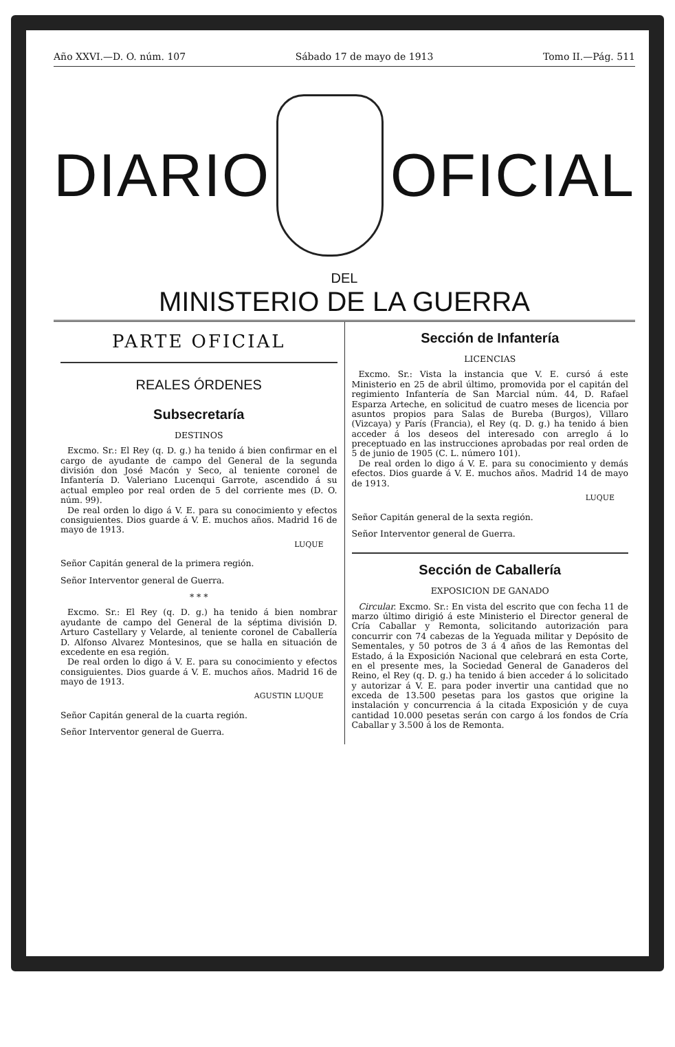Año XXVI.—D. O. núm. 107 Sábado 17 de mayo de 1913 Tomo II.—Pág. 511
DIARIO OFICIAL
DEL
MINISTERIO DE LA GUERRA
PARTE OFICIAL
REALES ÓRDENES
Subsecretaría
DESTINOS
Excmo. Sr.: El Rey (q. D. g.) ha tenido á bien confirmar en el cargo de ayudante de campo del General de la segunda división don José Macón y Seco, al teniente coronel de Infantería D. Valeriano Lucenqui Garrote, ascendido á su actual empleo por real orden de 5 del corriente mes (D. O. núm. 99).
De real orden lo digo á V. E. para su conocimiento y efectos consiguientes. Dios guarde á V. E. muchos años. Madrid 16 de mayo de 1913.
LUQUE
Señor Capitán general de la primera región.
Señor Interventor general de Guerra.
* * *
Excmo. Sr.: El Rey (q. D. g.) ha tenido á bien nombrar ayudante de campo del General de la séptima división D. Arturo Castellary y Velarde, al teniente coronel de Caballería D. Alfonso Alvarez Montesinos, que se halla en situación de excedente en esa región.
De real orden lo digo á V. E. para su conocimiento y efectos consiguientes. Dios guarde á V. E. muchos años. Madrid 16 de mayo de 1913.
AGUSTIN LUQUE
Señor Capitán general de la cuarta región.
Señor Interventor general de Guerra.
Sección de Infantería
LICENCIAS
Excmo. Sr.: Vista la instancia que V. E. cursó á este Ministerio en 25 de abril último, promovida por el capitán del regimiento Infantería de San Marcial núm. 44, D. Rafael Esparza Arteche, en solicitud de cuatro meses de licencia por asuntos propios para Salas de Bureba (Burgos), Villaro (Vizcaya) y París (Francia), el Rey (q. D. g.) ha tenido á bien acceder á los deseos del interesado con arreglo á lo preceptuado en las instrucciones aprobadas por real orden de 5 de junio de 1905 (C. L. número 101).
De real orden lo digo á V. E. para su conocimiento y demás efectos. Dios guarde á V. E. muchos años. Madrid 14 de mayo de 1913.
LUQUE
Señor Capitán general de la sexta región.
Señor Interventor general de Guerra.
Sección de Caballería
EXPOSICION DE GANADO
Circular. Excmo. Sr.: En vista del escrito que con fecha 11 de marzo último dirigió á este Ministerio el Director general de Cría Caballar y Remonta, solicitando autorización para concurrir con 74 cabezas de la Yeguada militar y Depósito de Sementales, y 50 potros de 3 á 4 años de las Remontas del Estado, á la Exposición Nacional que celebrará en esta Corte, en el presente mes, la Sociedad General de Ganaderos del Reino, el Rey (q. D. g.) ha tenido á bien acceder á lo solicitado y autorizar á V. E. para poder invertir una cantidad que no exceda de 13.500 pesetas para los gastos que origine la instalación y concurrencia á la citada Exposición y de cuya cantidad 10.000 pesetas serán con cargo á los fondos de Cría Caballar y 3.500 á los de Remonta.